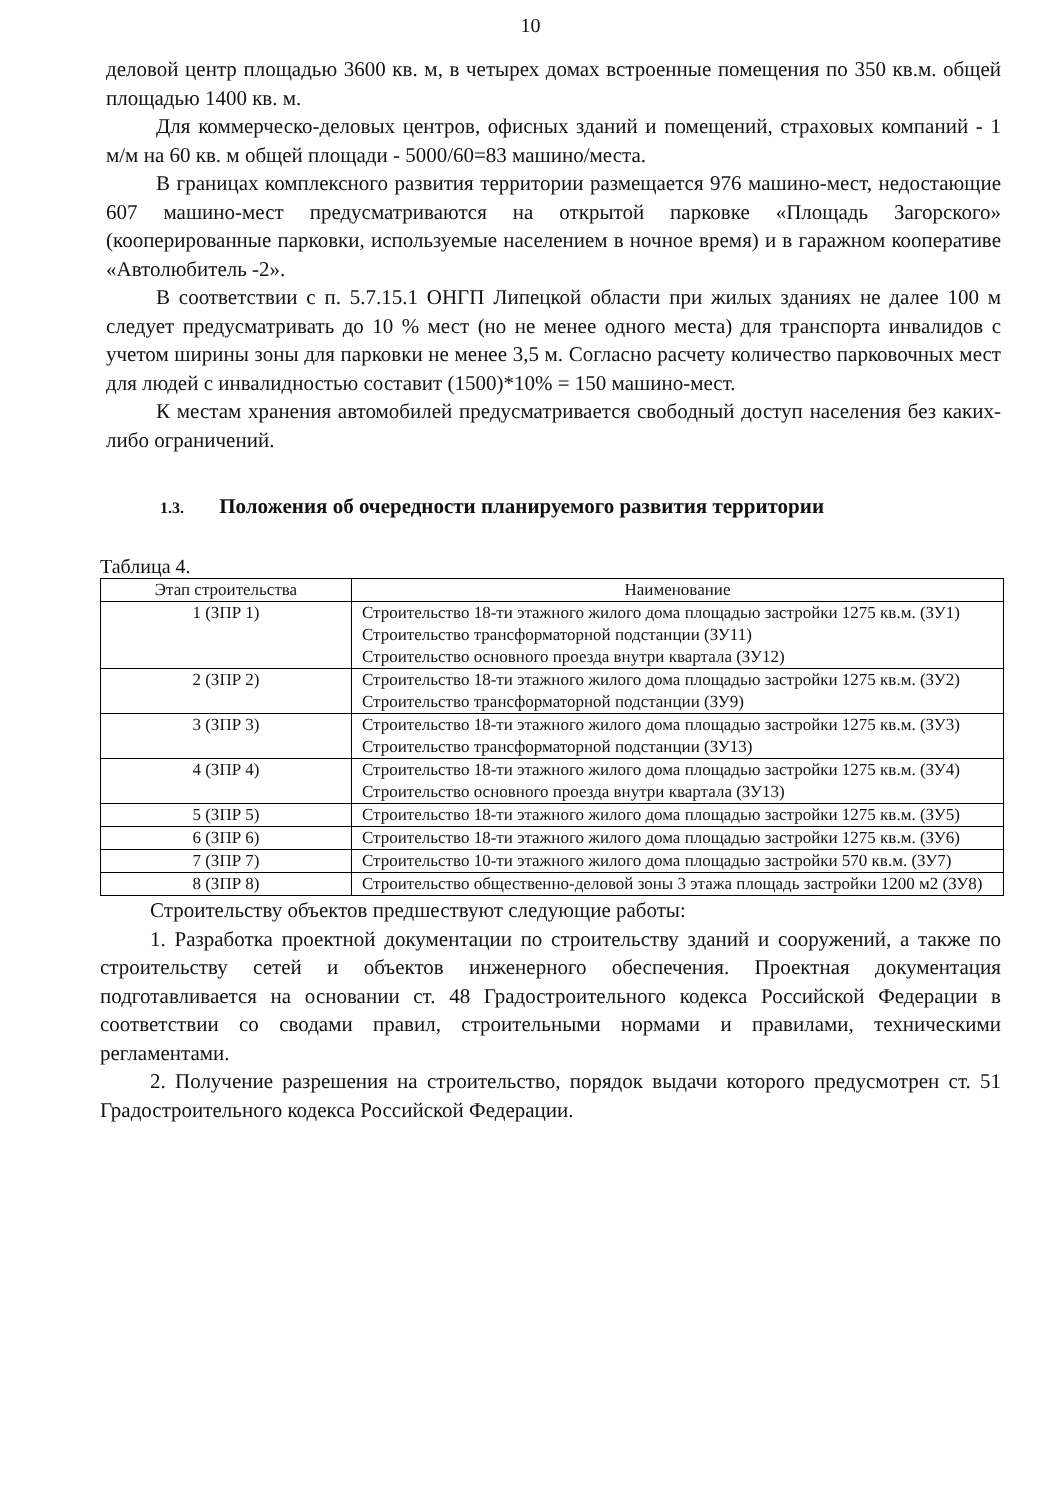10
деловой центр площадью 3600 кв. м, в четырех домах встроенные помещения по 350 кв.м. общей площадью 1400 кв. м.
Для коммерческо-деловых центров, офисных зданий и помещений, страховых компаний - 1 м/м на 60 кв. м общей площади - 5000/60=83 машино/места.
В границах комплексного развития территории размещается 976 машино-мест, недостающие 607 машино-мест предусматриваются на открытой парковке «Площадь Загорского» (кооперированные парковки, используемые населением в ночное время) и в гаражном кооперативе «Автолюбитель -2».
В соответствии с п. 5.7.15.1 ОНГП Липецкой области при жилых зданиях не далее 100 м следует предусматривать до 10 % мест (но не менее одного места) для транспорта инвалидов с учетом ширины зоны для парковки не менее 3,5 м. Согласно расчету количество парковочных мест для людей с инвалидностью составит (1500)*10% = 150 машино-мест.
К местам хранения автомобилей предусматривается свободный доступ населения без каких-либо ограничений.
1.3. Положения об очередности планируемого развития территории
Таблица 4.
| Этап строительства | Наименование |
| --- | --- |
| 1 (ЗПР 1) | Строительство 18-ти этажного жилого дома площадью застройки 1275 кв.м. (ЗУ1) Строительство трансформаторной подстанции (ЗУ11) Строительство основного проезда внутри квартала (ЗУ12) |
| 2 (ЗПР 2) | Строительство 18-ти этажного жилого дома площадью застройки 1275 кв.м. (ЗУ2) Строительство трансформаторной подстанции (ЗУ9) |
| 3 (ЗПР 3) | Строительство 18-ти этажного жилого дома площадью застройки 1275 кв.м. (ЗУ3) Строительство трансформаторной подстанции (ЗУ13) |
| 4 (ЗПР 4) | Строительство 18-ти этажного жилого дома площадью застройки 1275 кв.м. (ЗУ4) Строительство основного проезда внутри квартала (ЗУ13) |
| 5 (ЗПР 5) | Строительство 18-ти этажного жилого дома площадью застройки 1275 кв.м. (ЗУ5) |
| 6 (ЗПР 6) | Строительство 18-ти этажного жилого дома площадью застройки 1275 кв.м. (ЗУ6) |
| 7 (ЗПР 7) | Строительство 10-ти этажного жилого дома площадью застройки 570 кв.м. (ЗУ7) |
| 8 (ЗПР 8) | Строительство общественно-деловой зоны 3 этажа площадь застройки 1200 м2 (ЗУ8) |
Строительству объектов предшествуют следующие работы:
1. Разработка проектной документации по строительству зданий и сооружений, а также по строительству сетей и объектов инженерного обеспечения. Проектная документация подготавливается на основании ст. 48 Градостроительного кодекса Российской Федерации в соответствии со сводами правил, строительными нормами и правилами, техническими регламентами.
2. Получение разрешения на строительство, порядок выдачи которого предусмотрен ст. 51 Градостроительного кодекса Российской Федерации.